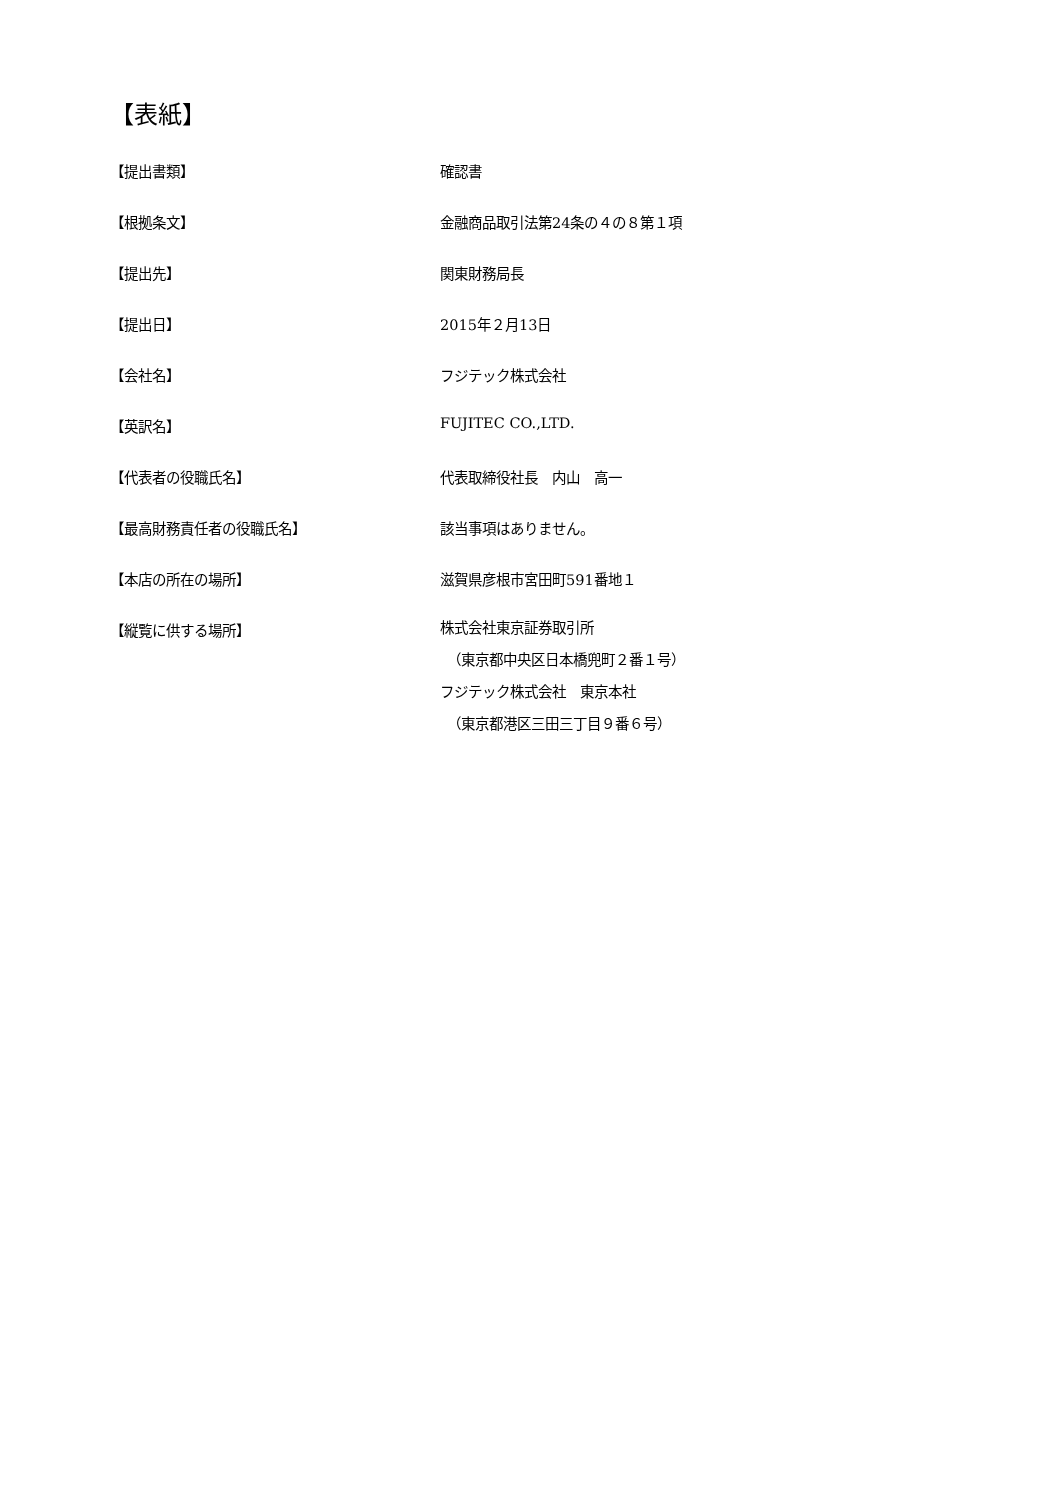【表紙】
【提出書類】 確認書
【根拠条文】 金融商品取引法第24条の４の８第１項
【提出先】 関東財務局長
【提出日】 2015年２月13日
【会社名】 フジテック株式会社
【英訳名】 FUJITEC CO.,LTD.
【代表者の役職氏名】 代表取締役社長　内山　高一
【最高財務責任者の役職氏名】 該当事項はありません。
【本店の所在の場所】 滋賀県彦根市宮田町591番地１
【縦覧に供する場所】
株式会社東京証券取引所
　（東京都中央区日本橋兜町２番１号）
フジテック株式会社　東京本社
　（東京都港区三田三丁目９番６号）